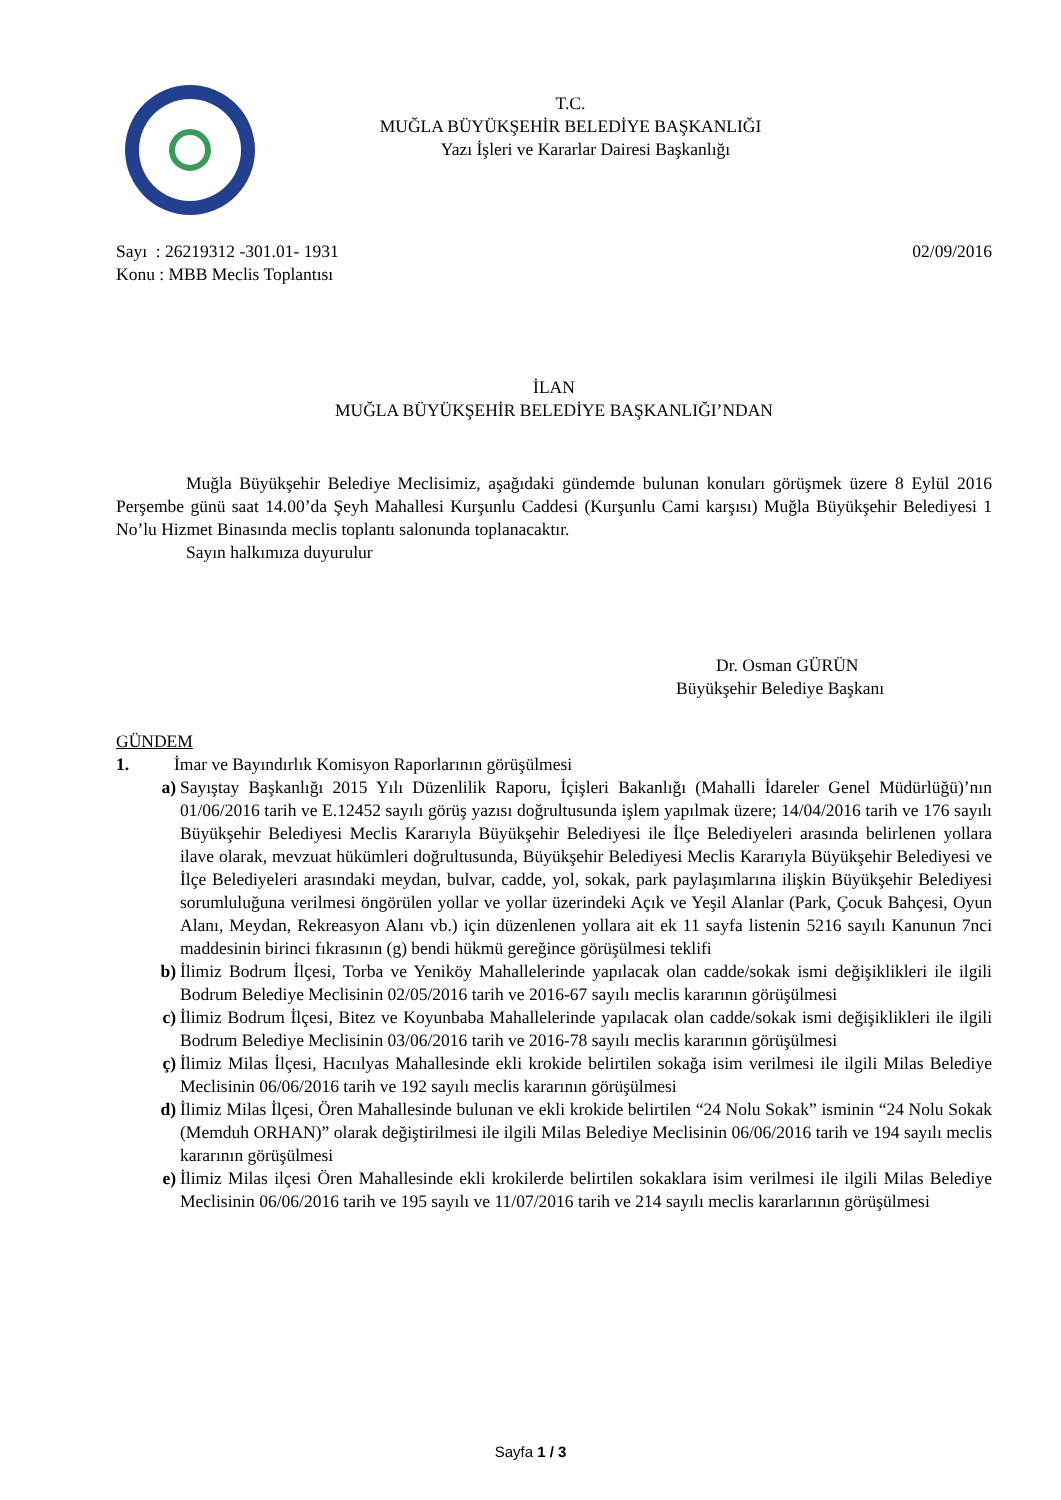T.C.
MUĞLA BÜYÜKŞEHİR BELEDİYE BAŞKANLIĞI
Yazı İşleri ve Kararlar Dairesi Başkanlığı
Sayı : 26219312 -301.01- 1931 02/09/2016
Konu : MBB Meclis Toplantısı
İLAN
MUĞLA BÜYÜKŞEHİR BELEDİYE BAŞKANLIĞI’NDAN
Muğla Büyükşehir Belediye Meclisimiz, aşağıdaki gündemde bulunan konuları görüşmek üzere 8 Eylül 2016 Perşembe günü saat 14.00’da Şeyh Mahallesi Kurşunlu Caddesi (Kurşunlu Cami karşısı) Muğla Büyükşehir Belediyesi 1 No’lu Hizmet Binasında meclis toplantı salonunda toplanacaktır.
Sayın halkımıza duyurulur
Dr. Osman GÜRÜN
Büyükşehir Belediye Başkanı
GÜNDEM
1. İmar ve Bayındırlık Komisyon Raporlarının görüşülmesi
a) Sayıştay Başkanlığı 2015 Yılı Düzenlilik Raporu, İçişleri Bakanlığı (Mahalli İdareler Genel Müdürlüğü)’nın 01/06/2016 tarih ve E.12452 sayılı görüş yazısı doğrultusunda işlem yapılmak üzere; 14/04/2016 tarih ve 176 sayılı Büyükşehir Belediyesi Meclis Kararıyla Büyükşehir Belediyesi ile İlçe Belediyeleri arasında belirlenen yollara ilave olarak, mevzuat hükümleri doğrultusunda, Büyükşehir Belediyesi Meclis Kararıyla Büyükşehir Belediyesi ve İlçe Belediyeleri arasındaki meydan, bulvar, cadde, yol, sokak, park paylaşımlarına ilişkin Büyükşehir Belediyesi sorumluluğuna verilmesi öngörülen yollar ve yollar üzerindeki Açık ve Yeşil Alanlar (Park, Çocuk Bahçesi, Oyun Alanı, Meydan, Rekreasyon Alanı vb.) için düzenlenen yollara ait ek 11 sayfa listenin 5216 sayılı Kanunun 7nci maddesinin birinci fıkrasının (g) bendi hükmü gereğince görüşülmesi teklifi
b) İlimiz Bodrum İlçesi, Torba ve Yeniköy Mahallelerinde yapılacak olan cadde/sokak ismi değişiklikleri ile ilgili Bodrum Belediye Meclisinin 02/05/2016 tarih ve 2016-67 sayılı meclis kararının görüşülmesi
c) İlimiz Bodrum İlçesi, Bitez ve Koyunbaba Mahallelerinde yapılacak olan cadde/sokak ismi değişiklikleri ile ilgili Bodrum Belediye Meclisinin 03/06/2016 tarih ve 2016-78 sayılı meclis kararının görüşülmesi
ç) İlimiz Milas İlçesi, Hacıılyas Mahallesinde ekli krokide belirtilen sokağa isim verilmesi ile ilgili Milas Belediye Meclisinin 06/06/2016 tarih ve 192 sayılı meclis kararının görüşülmesi
d) İlimiz Milas İlçesi, Ören Mahallesinde bulunan ve ekli krokide belirtilen “24 Nolu Sokak” isminin “24 Nolu Sokak (Memduh ORHAN)” olarak değiştirilmesi ile ilgili Milas Belediye Meclisinin 06/06/2016 tarih ve 194 sayılı meclis kararının görüşülmesi
e) İlimiz Milas ilçesi Ören Mahallesinde ekli krokilerde belirtilen sokaklara isim verilmesi ile ilgili Milas Belediye Meclisinin 06/06/2016 tarih ve 195 sayılı ve 11/07/2016 tarih ve 214 sayılı meclis kararlarının görüşülmesi
Sayfa 1 / 3